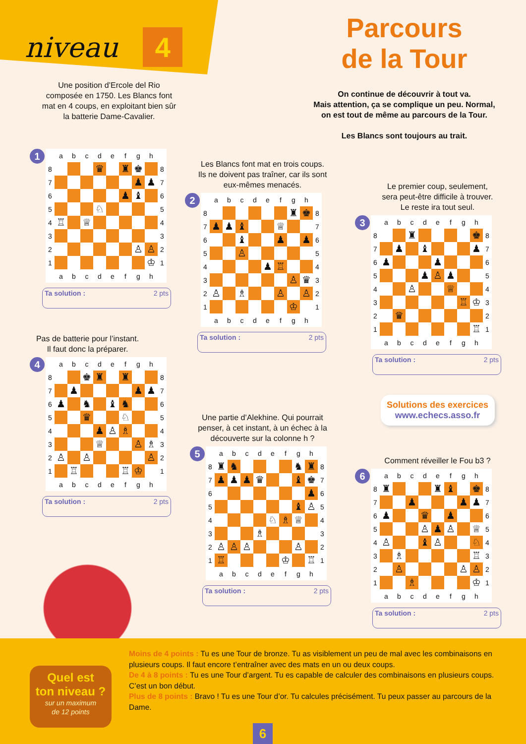niveau 4
Une position d’Ercole del Rio composée en 1750. Les Blancs font mat en 4 coups, en exploitant bien sûr la batterie Dame-Cavalier.
Parcours
de la Tour
On continue de découvrir à tout va.
Mais attention, ça se complique un peu. Normal,
on est tout de même au parcours de la Tour.
Les Blancs sont toujours au trait.
1
| | a | b | c | d | e | f | g | h | |
| --- | --- | --- | --- | --- | --- | --- | --- | --- | --- |
| 8 | | | | ♛ | | ♜ | ♚ | | 8 |
| 7 | | | | | | | ♟ | ♟ | 7 |
| 6 | | | | | | ♟ | ♝ | | 6 |
| 5 | | | | ♘ | | | | | 5 |
| 4 | ♖ | | ♕ | | | | | | 4 |
| 3 | | | | | | | | | 3 |
| 2 | | | | | | | ♙ | ♙ | 2 |
| 1 | | | | | | | | ♔ | 1 |
| | a | b | c | d | e | f | g | h | |
Ta solution : 2 pts
Pas de batterie pour l’instant.
Il faut donc la préparer.
4
| | a | b | c | d | e | f | g | h | |
| --- | --- | --- | --- | --- | --- | --- | --- | --- | --- |
| 8 | | | ♚ | ♜ | | ♜ | | | 8 |
| 7 | | ♟ | | | | | ♟ | ♟ | 7 |
| 6 | ♟ | | ♞ | | ♝ | ♞ | | | 6 |
| 5 | | | ♛ | | | ♘ | | | 5 |
| 4 | | | | ♟ | ♙ | ♗ | | | 4 |
| 3 | | | | ♕ | | | ♙ | ♗ | 3 |
| 2 | ♙ | | ♙ | | | | | ♙ | 2 |
| 1 | | ♖ | | | | ♖ | ♔ | | 1 |
| | a | b | c | d | e | f | g | h | |
Ta solution : 2 pts
Les Blancs font mat en trois coups.
Ils ne doivent pas traîner, car ils sont
eux-mêmes menacés.
2
| | a | b | c | d | e | f | g | h | |
| --- | --- | --- | --- | --- | --- | --- | --- | --- | --- |
| 8 | | | | | | | ♜ | ♚ | 8 |
| 7 | ♟ | ♟ | ♝ | | | ♕ | | | 7 |
| 6 | | | ♝ | | | ♟ | | ♟ | 6 |
| 5 | | | ♙ | | | | | | 5 |
| 4 | | | | | ♟ | ♖ | | | 4 |
| 3 | | | | | | | ♙ | ♛ | 3 |
| 2 | ♙ | | ♗ | | | ♙ | | ♙ | 2 |
| 1 | | | | | | | ♔ | | 1 |
| | a | b | c | d | e | f | g | h | |
Ta solution : 2 pts
Une partie d’Alekhine. Qui pourrait
penser, à cet instant, à un échec à la
découverte sur la colonne h ?
5
| | a | b | c | d | e | f | g | h | |
| --- | --- | --- | --- | --- | --- | --- | --- | --- | --- |
| 8 | ♜ | ♞ | | | | | ♞ | ♜ | 8 |
| 7 | ♟ | ♟ | ♟ | ♛ | | | ♝ | ♚ | 7 |
| 6 | | | | | | | | ♟ | 6 |
| 5 | | | | | | | ♝ | ♙ | 5 |
| 4 | | | | | ♘ | ♗ | ♕ | | 4 |
| 3 | | | | ♗ | | | | | 3 |
| 2 | ♙ | ♙ | ♙ | | | | ♙ | | 2 |
| 1 | ♖ | | | | | ♔ | | ♖ | 1 |
| | a | b | c | d | e | f | g | h | |
Ta solution : 2 pts
Le premier coup, seulement,
sera peut-être difficile à trouver.
Le reste ira tout seul.
3
| | a | b | c | d | e | f | g | h | |
| --- | --- | --- | --- | --- | --- | --- | --- | --- | --- |
| 8 | | | ♜ | | | | | ♚ | 8 |
| 7 | | ♟ | | ♝ | | | | ♟ | 7 |
| 6 | ♟ | | | | ♟ | | | | 6 |
| 5 | | | | ♟ | ♙ | ♟ | | | 5 |
| 4 | | | ♙ | | | ♕ | | | 4 |
| 3 | | | | | | | ♖ | ♔ | 3 |
| 2 | | ♛ | | | | | | | 2 |
| 1 | | | | | | | | ♖ | 1 |
| | a | b | c | d | e | f | g | h | |
Ta solution : 2 pts
Solutions des exercices
www.echecs.asso.fr
Comment réveiller le Fou b3 ?
6
| | a | b | c | d | e | f | g | h | |
| --- | --- | --- | --- | --- | --- | --- | --- | --- | --- |
| 8 | ♜ | | | | ♜ | ♝ | | ♚ | 8 |
| 7 | | | ♟ | | | | ♟ | ♟ | 7 |
| 6 | ♟ | | | ♛ | | ♟ | | | 6 |
| 5 | | | | ♙ | ♟ | ♙ | | ♕ | 5 |
| 4 | ♙ | | | ♝ | ♙ | | | ♘ | 4 |
| 3 | | ♗ | | | | | | ♖ | 3 |
| 2 | | ♙ | | | | | ♙ | ♙ | 2 |
| 1 | | | ♗ | | | | | ♔ | 1 |
| | a | b | c | d | e | f | g | h | |
Ta solution : 2 pts
Quel est
ton niveau ?
sur un maximum
de 12 points
Moins de 4 points : Tu es une Tour de bronze. Tu as visiblement un peu de mal avec les combinaisons en plusieurs coups. Il faut encore t’entraîner avec des mats en un ou deux coups.
De 4 à 8 points : Tu es une Tour d’argent. Tu es capable de calculer des combinaisons en plusieurs coups. C’est un bon début.
Plus de 8 points : Bravo ! Tu es une Tour d’or. Tu calcules précisément. Tu peux passer au parcours de la Dame.
6